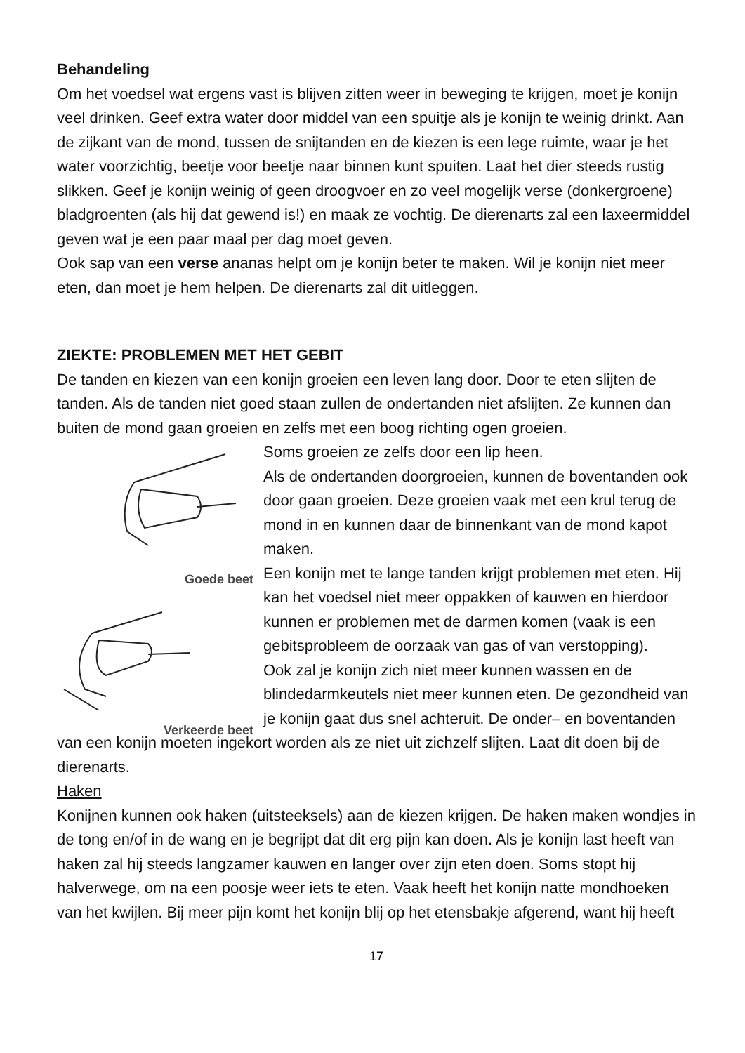Behandeling
Om het voedsel wat ergens vast is blijven zitten weer in beweging te krijgen, moet je konijn veel drinken. Geef extra water door middel van een spuitje als je konijn te weinig drinkt. Aan de zijkant van de mond, tussen de snijtanden en de kiezen is een lege ruimte, waar je het water voorzichtig, beetje voor beetje naar binnen kunt spuiten. Laat het dier steeds rustig slikken. Geef je konijn weinig of geen droogvoer en zo veel mogelijk verse (donkergroene) bladgroenten (als hij dat gewend is!) en maak ze vochtig. De dierenarts zal een laxeermiddel geven wat je een paar maal per dag moet geven.
Ook sap van een verse ananas helpt om je konijn beter te maken. Wil je konijn niet meer eten, dan moet je hem helpen. De dierenarts zal dit uitleggen.
ZIEKTE: PROBLEMEN MET HET GEBIT
De tanden en kiezen van een konijn groeien een leven lang door. Door te eten slijten de tanden. Als de tanden niet goed staan zullen de ondertanden niet afslijten. Ze kunnen dan buiten de mond gaan groeien en zelfs met een boog richting ogen groeien.
Goede beet
Verkeerde beet
Soms groeien ze zelfs door een lip heen.
Als de ondertanden doorgroeien, kunnen de boventanden ook door gaan groeien. Deze groeien vaak met een krul terug de mond in en kunnen daar de binnenkant van de mond kapot maken.
Een konijn met te lange tanden krijgt problemen met eten. Hij kan het voedsel niet meer oppakken of kauwen en hierdoor kunnen er problemen met de darmen komen (vaak is een gebitsprobleem de oorzaak van gas of van verstopping).
Ook zal je konijn zich niet meer kunnen wassen en de blindedarmkeutels niet meer kunnen eten. De gezondheid van je konijn gaat dus snel achteruit. De onder– en boventanden van een konijn moeten ingekort worden als ze niet uit zichzelf slijten. Laat dit doen bij de dierenarts.
Haken
Konijnen kunnen ook haken (uitsteeksels) aan de kiezen krijgen. De haken maken wondjes in de tong en/of in de wang en je begrijpt dat dit erg pijn kan doen. Als je konijn last heeft van haken zal hij steeds langzamer kauwen en langer over zijn eten doen. Soms stopt hij halverwege, om na een poosje weer iets te eten. Vaak heeft het konijn natte mondhoeken van het kwijlen. Bij meer pijn komt het konijn blij op het etensbakje afgerend, want hij heeft
17